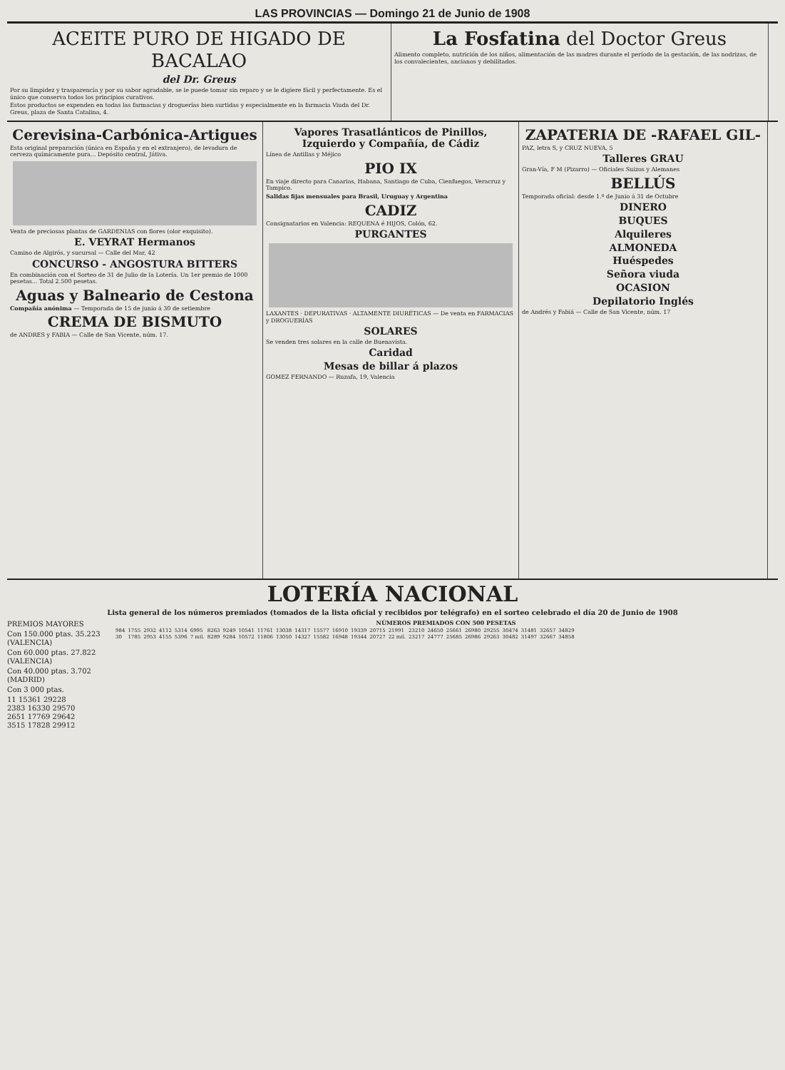LAS PROVINCIAS — Domingo 21 de Junio de 1908
ACEITE PURO DE HIGADO DE BACALAO
del Dr. Greus
Por su limpidez y trasparencia y por su sabor agradable, se le puede tomar sin reparo y se le digiere fácil y perfectamente. Es el único que conserva todos los principios curativos.
Estos productos se expenden en todas las farmacias y droguerías bien surtidas y especialmente en la farmacia Viuda del Dr. Greus, plaza de Santa Catalina, 4.
La Fosfatina del Doctor Greus
Alimento completo, nutrición de los niños, alimentación de las madres durante el período de la gestación, de las nodrizas, de los convalecientes, ancianos y debilitados.
Cerevisina-Carbónica-Artigues
Esta original preparación (única en España y en el extranjero), de levadura de cerveza químicamente pura... Depósito central, Játiva.
Venta de preciosas plantas de GARDENIAS con flores (olor exquisito).
E. VEYRAT Hermanos
Camino de Algirós, y sucursal — Calle del Mar, 42
CONCURSO - ANGOSTURA BITTERS
En combinación con el Sorteo de 31 de Julio de la Lotería. Un 1er premio de 1000 pesetas... Total 2.500 pesetas.
Aguas y Balneario de Cestona
Compañía anónima — Temporada de 15 de junio á 30 de setiembre
CREMA DE BISMUTO
de ANDRES y FABIA — Calle de San Vicente, núm. 17.
Vapores Trasatlánticos de Pinillos, Izquierdo y Compañía, de Cádiz
Línea de Antillas y Méjico
PIO IX
En viaje directo para Canarias, Habana, Santiago de Cuba, Cienfuegos, Veracruz y Tampico.
Salidas fijas mensuales para Brasil, Uruguay y Argentina
CADIZ
Consignatarios en Valencia: REQUENA é HIJOS, Colón, 62.
PURGANTES
LAXANTES · DEPURATIVAS · ALTAMENTE DIURÉTICAS — De venta en FARMACIAS y DROGUERÍAS
SOLARES
Se venden tres solares en la calle de Buenavista.
Caridad
Mesas de billar á plazos
GOMEZ FERNANDO — Ruzafa, 19, Valencia
ZAPATERIA DE -RAFAEL GIL-
PAZ, letra S, y CRUZ NUEVA, 5
Talleres GRAU
Gran-Vía, F M (Pizarro) — Oficiales Suizos y Alemanes
BELLÚS
Temporada oficial: desde 1.º de Junio á 31 de Octubre
DINERO
BUQUES
Alquileres
ALMONEDA
Huéspedes
Señora viuda
OCASION
Depilatorio Inglés
de Andrés y Fabiá — Calle de San Vicente, núm. 17
LOTERÍA NACIONAL
Lista general de los números premiados (tomados de la lista oficial y recibidos por telégrafo) en el sorteo celebrado el día 20 de Junio de 1908
PREMIOS MAYORES
Con 150.000 ptas. 35.223 (VALENCIA)
Con 60.000 ptas. 27.822 (VALENCIA)
Con 40.000 ptas. 3.702 (MADRID)
Con 3 000 ptas.
11 15361 29228
2383 16330 29570
2651 17769 29642
3515 17828 29912
NÚMEROS PREMIADOS CON 500 PESETAS
| 984 | 1755 | 2932 | 4112 | 5314 | 6995 | 8263 | 9249 | 10541 | 11761 | 13038 | 14317 | 15577 | 16910 | 19339 | 20715 | 21991 | 23210 | 24650 | 25661 | 26980 | 29255 | 30474 | 31481 | 32657 | 34829 |
| 30 | 1785 | 2953 | 4155 | 5396 | 7 mil. | 8289 | 9284 | 10572 | 11806 | 13050 | 14327 | 15582 | 16948 | 19344 | 20727 | 22 mil. | 23217 | 24777 | 25685 | 26986 | 29263 | 30482 | 31497 | 32667 | 34858 |